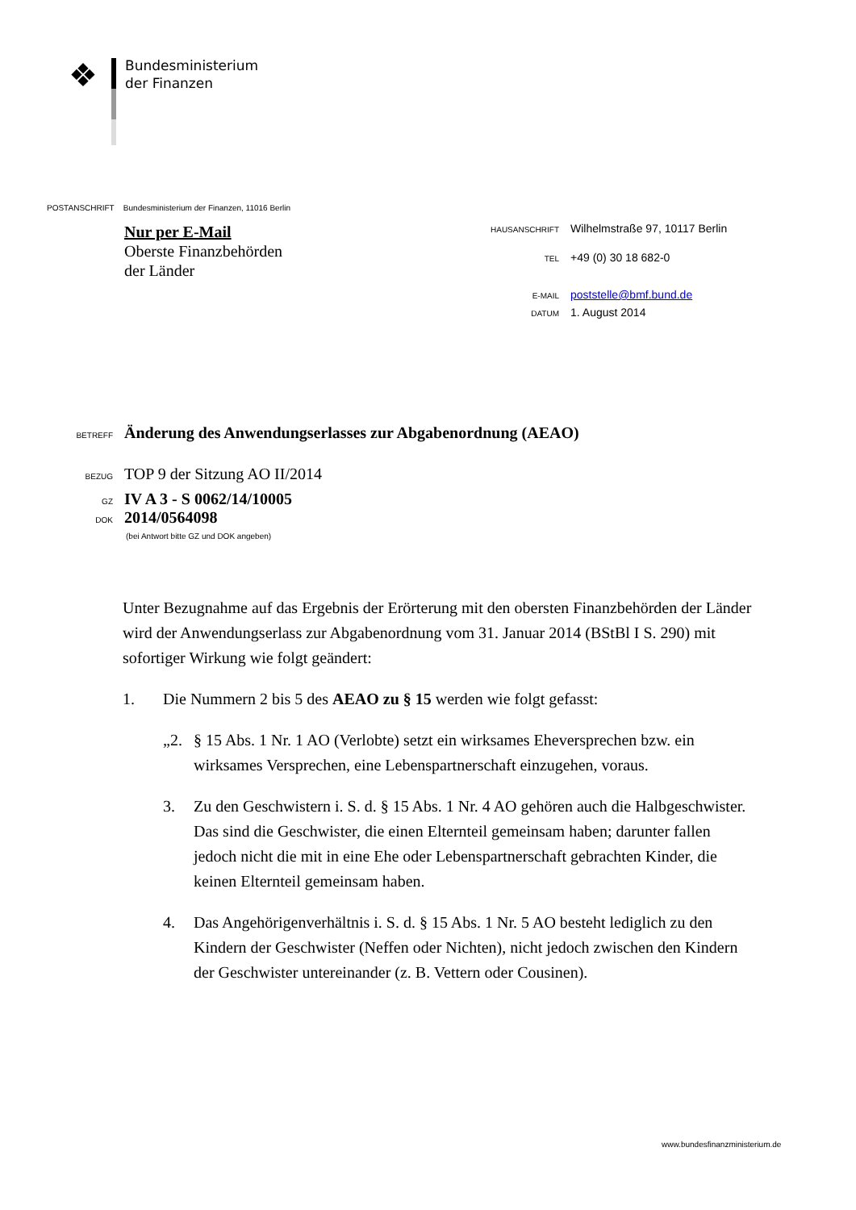❖
Bundesministerium
der Finanzen
POSTANSCHRIFT Bundesministerium der Finanzen, 11016 Berlin
Nur per E-Mail
Oberste Finanzbehörden
der Länder
HAUSANSCHRIFT Wilhelmstraße 97, 10117 Berlin
TEL +49 (0) 30 18 682-0
E-MAIL poststelle@bmf.bund.de
DATUM 1. August 2014
BETREFF Änderung des Anwendungserlasses zur Abgabenordnung (AEAO)
BEZUG TOP 9 der Sitzung AO II/2014
GZ IV A 3 - S 0062/14/10005
DOK 2014/0564098
(bei Antwort bitte GZ und DOK angeben)
Unter Bezugnahme auf das Ergebnis der Erörterung mit den obersten Finanzbehörden der Länder wird der Anwendungserlass zur Abgabenordnung vom 31. Januar 2014 (BStBl I S. 290) mit sofortiger Wirkung wie folgt geändert:
1. Die Nummern 2 bis 5 des AEAO zu § 15 werden wie folgt gefasst:
„2. § 15 Abs. 1 Nr. 1 AO (Verlobte) setzt ein wirksames Eheversprechen bzw. ein wirksames Versprechen, eine Lebenspartnerschaft einzugehen, voraus.
3. Zu den Geschwistern i. S. d. § 15 Abs. 1 Nr. 4 AO gehören auch die Halb­geschwister. Das sind die Geschwister, die einen Elternteil gemeinsam haben; darunter fallen jedoch nicht die mit in eine Ehe oder Lebenspartnerschaft ge­brachten Kinder, die keinen Elternteil gemeinsam haben.
4. Das Angehörigenverhältnis i. S. d. § 15 Abs. 1 Nr. 5 AO besteht lediglich zu den Kindern der Geschwister (Neffen oder Nichten), nicht jedoch zwischen den Kindern der Geschwister untereinander (z. B. Vettern oder Cousinen).
www.bundesfinanzministerium.de